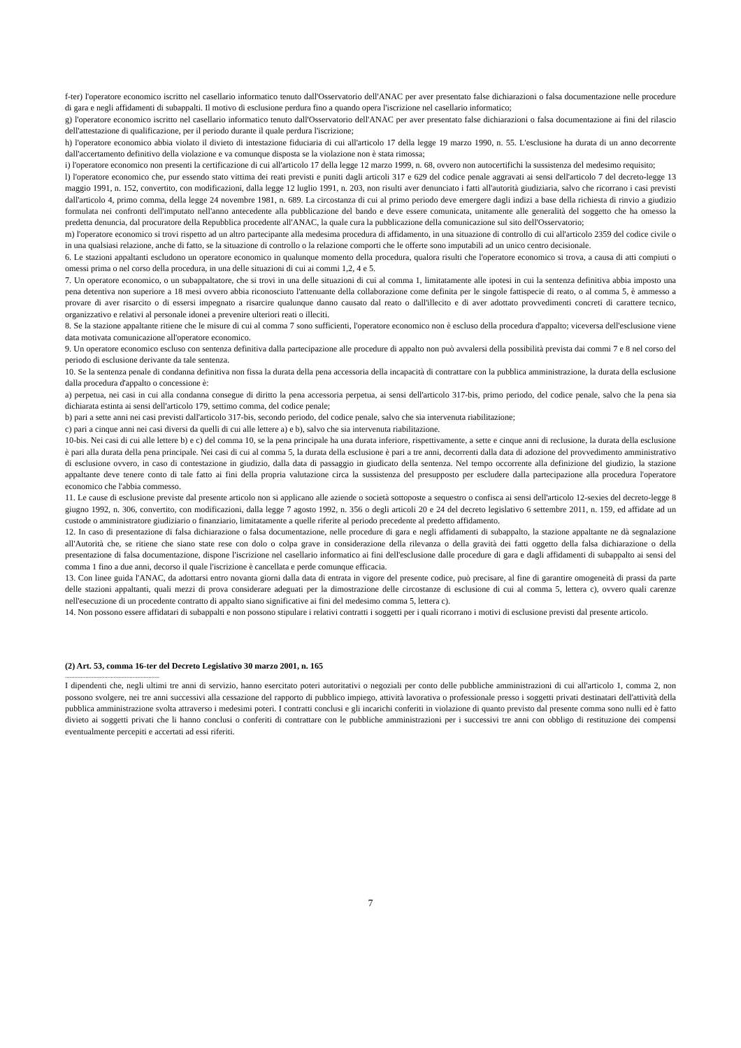f-ter) l'operatore economico iscritto nel casellario informatico tenuto dall'Osservatorio dell'ANAC per aver presentato false dichiarazioni o falsa documentazione nelle procedure di gara e negli affidamenti di subappalti. Il motivo di esclusione perdura fino a quando opera l'iscrizione nel casellario informatico;
g) l'operatore economico iscritto nel casellario informatico tenuto dall'Osservatorio dell'ANAC per aver presentato false dichiarazioni o falsa documentazione ai fini del rilascio dell'attestazione di qualificazione, per il periodo durante il quale perdura l'iscrizione;
h) l'operatore economico abbia violato il divieto di intestazione fiduciaria di cui all'articolo 17 della legge 19 marzo 1990, n. 55. L'esclusione ha durata di un anno decorrente dall'accertamento definitivo della violazione e va comunque disposta se la violazione non è stata rimossa;
i) l'operatore economico non presenti la certificazione di cui all'articolo 17 della legge 12 marzo 1999, n. 68, ovvero non autocertifichi la sussistenza del medesimo requisito;
l) l'operatore economico che, pur essendo stato vittima dei reati previsti e puniti dagli articoli 317 e 629 del codice penale aggravati ai sensi dell'articolo 7 del decreto-legge 13 maggio 1991, n. 152, convertito, con modificazioni, dalla legge 12 luglio 1991, n. 203, non risulti aver denunciato i fatti all'autorità giudiziaria, salvo che ricorrano i casi previsti dall'articolo 4, primo comma, della legge 24 novembre 1981, n. 689. La circostanza di cui al primo periodo deve emergere dagli indizi a base della richiesta di rinvio a giudizio formulata nei confronti dell'imputato nell'anno antecedente alla pubblicazione del bando e deve essere comunicata, unitamente alle generalità del soggetto che ha omesso la predetta denuncia, dal procuratore della Repubblica procedente all'ANAC, la quale cura la pubblicazione della comunicazione sul sito dell'Osservatorio;
m) l'operatore economico si trovi rispetto ad un altro partecipante alla medesima procedura di affidamento, in una situazione di controllo di cui all'articolo 2359 del codice civile o in una qualsiasi relazione, anche di fatto, se la situazione di controllo o la relazione comporti che le offerte sono imputabili ad un unico centro decisionale.
6. Le stazioni appaltanti escludono un operatore economico in qualunque momento della procedura, qualora risulti che l'operatore economico si trova, a causa di atti compiuti o omessi prima o nel corso della procedura, in una delle situazioni di cui ai commi 1,2, 4 e 5.
7. Un operatore economico, o un subappaltatore, che si trovi in una delle situazioni di cui al comma 1, limitatamente alle ipotesi in cui la sentenza definitiva abbia imposto una pena detentiva non superiore a 18 mesi ovvero abbia riconosciuto l'attenuante della collaborazione come definita per le singole fattispecie di reato, o al comma 5, è ammesso a provare di aver risarcito o di essersi impegnato a risarcire qualunque danno causato dal reato o dall'illecito e di aver adottato provvedimenti concreti di carattere tecnico, organizzativo e relativi al personale idonei a prevenire ulteriori reati o illeciti.
8. Se la stazione appaltante ritiene che le misure di cui al comma 7 sono sufficienti, l'operatore economico non è escluso della procedura d'appalto; viceversa dell'esclusione viene data motivata comunicazione all'operatore economico.
9. Un operatore economico escluso con sentenza definitiva dalla partecipazione alle procedure di appalto non può avvalersi della possibilità prevista dai commi 7 e 8 nel corso del periodo di esclusione derivante da tale sentenza.
10. Se la sentenza penale di condanna definitiva non fissa la durata della pena accessoria della incapacità di contrattare con la pubblica amministrazione, la durata della esclusione dalla procedura d'appalto o concessione è:
a) perpetua, nei casi in cui alla condanna consegue di diritto la pena accessoria perpetua, ai sensi dell'articolo 317-bis, primo periodo, del codice penale, salvo che la pena sia dichiarata estinta ai sensi dell'articolo 179, settimo comma, del codice penale;
b) pari a sette anni nei casi previsti dall'articolo 317-bis, secondo periodo, del codice penale, salvo che sia intervenuta riabilitazione;
c) pari a cinque anni nei casi diversi da quelli di cui alle lettere a) e b), salvo che sia intervenuta riabilitazione.
10-bis. Nei casi di cui alle lettere b) e c) del comma 10, se la pena principale ha una durata inferiore, rispettivamente, a sette e cinque anni di reclusione, la durata della esclusione è pari alla durata della pena principale. Nei casi di cui al comma 5, la durata della esclusione è pari a tre anni, decorrenti dalla data di adozione del provvedimento amministrativo di esclusione ovvero, in caso di contestazione in giudizio, dalla data di passaggio in giudicato della sentenza. Nel tempo occorrente alla definizione del giudizio, la stazione appaltante deve tenere conto di tale fatto ai fini della propria valutazione circa la sussistenza del presupposto per escludere dalla partecipazione alla procedura l'operatore economico che l'abbia commesso.
11. Le cause di esclusione previste dal presente articolo non si applicano alle aziende o società sottoposte a sequestro o confisca ai sensi dell'articolo 12-sexies del decreto-legge 8 giugno 1992, n. 306, convertito, con modificazioni, dalla legge 7 agosto 1992, n. 356 o degli articoli 20 e 24 del decreto legislativo 6 settembre 2011, n. 159, ed affidate ad un custode o amministratore giudiziario o finanziario, limitatamente a quelle riferite al periodo precedente al predetto affidamento.
12. In caso di presentazione di falsa dichiarazione o falsa documentazione, nelle procedure di gara e negli affidamenti di subappalto, la stazione appaltante ne dà segnalazione all'Autorità che, se ritiene che siano state rese con dolo o colpa grave in considerazione della rilevanza o della gravità dei fatti oggetto della falsa dichiarazione o della presentazione di falsa documentazione, dispone l'iscrizione nel casellario informatico ai fini dell'esclusione dalle procedure di gara e dagli affidamenti di subappalto ai sensi del comma 1 fino a due anni, decorso il quale l'iscrizione è cancellata e perde comunque efficacia.
13. Con linee guida l'ANAC, da adottarsi entro novanta giorni dalla data di entrata in vigore del presente codice, può precisare, al fine di garantire omogeneità di prassi da parte delle stazioni appaltanti, quali mezzi di prova considerare adeguati per la dimostrazione delle circostanze di esclusione di cui al comma 5, lettera c), ovvero quali carenze nell'esecuzione di un procedente contratto di appalto siano significative ai fini del medesimo comma 5, lettera c).
14. Non possono essere affidatari di subappalti e non possono stipulare i relativi contratti i soggetti per i quali ricorrano i motivi di esclusione previsti dal presente articolo.
(2) Art. 53, comma 16-ter del Decreto Legislativo 30 marzo 2001, n. 165
............................................................
I dipendenti che, negli ultimi tre anni di servizio, hanno esercitato poteri autoritativi o negoziali per conto delle pubbliche amministrazioni di cui all'articolo 1, comma 2, non possono svolgere, nei tre anni successivi alla cessazione del rapporto di pubblico impiego, attività lavorativa o professionale presso i soggetti privati destinatari dell'attività della pubblica amministrazione svolta attraverso i medesimi poteri. I contratti conclusi e gli incarichi conferiti in violazione di quanto previsto dal presente comma sono nulli ed è fatto divieto ai soggetti privati che li hanno conclusi o conferiti di contrattare con le pubbliche amministrazioni per i successivi tre anni con obbligo di restituzione dei compensi eventualmente percepiti e accertati ad essi riferiti.
7